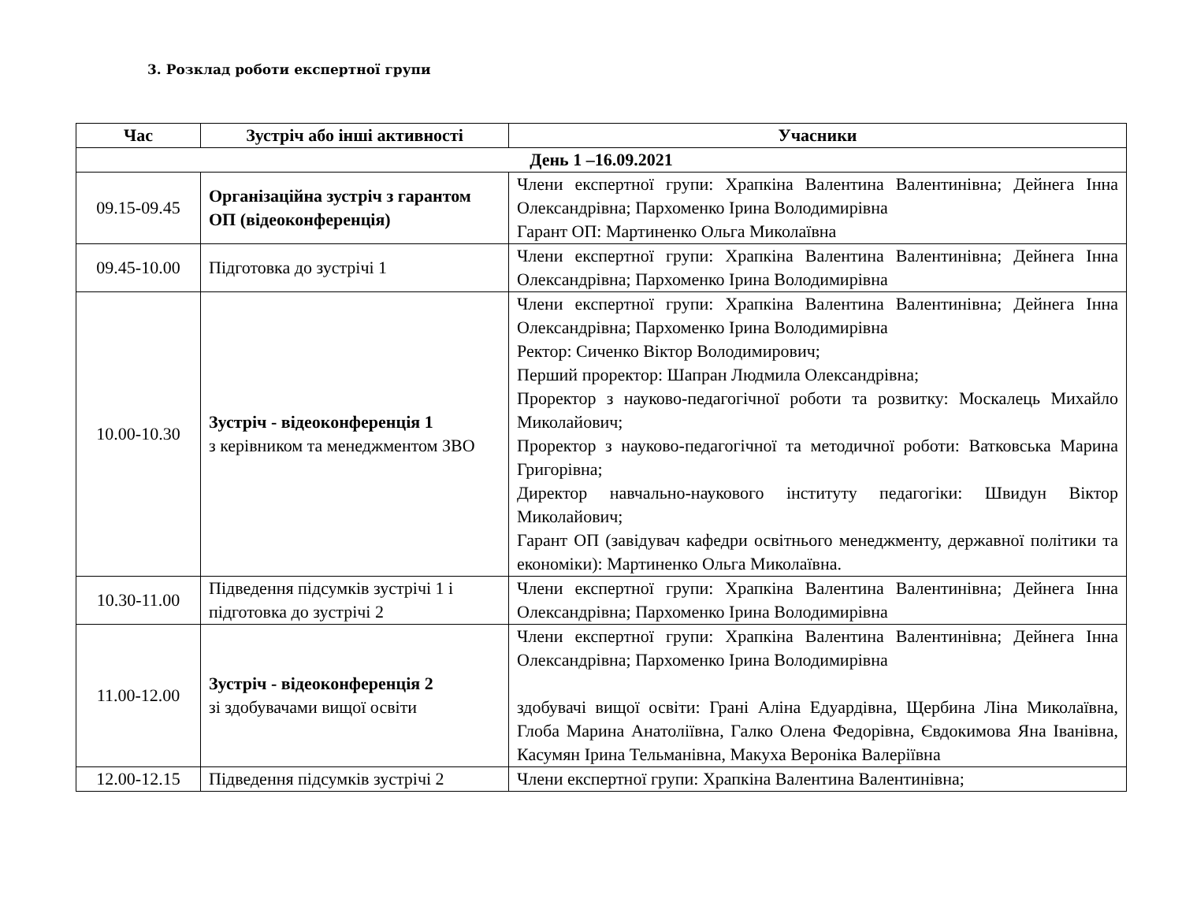3. Розклад роботи експертної групи
| Час | Зустріч або інші активності | Учасники |
| --- | --- | --- |
| День 1 –16.09.2021 | | |
| 09.15-09.45 | Організаційна зустріч з гарантом ОП (відеоконференція) | Члени експертної групи: Храпкіна Валентина Валентинівна; Дейнега Інна Олександрівна; Пархоменко Ірина Володимирівна Гарант ОП: Мартиненко Ольга Миколаївна |
| 09.45-10.00 | Підготовка до зустрічі 1 | Члени експертної групи: Храпкіна Валентина Валентинівна; Дейнега Інна Олександрівна; Пархоменко Ірина Володимирівна |
| 10.00-10.30 | Зустріч - відеоконференція 1 з керівником та менеджментом ЗВО | Члени експертної групи: Храпкіна Валентина Валентинівна; Дейнега Інна Олександрівна; Пархоменко Ірина Володимирівна Ректор: Сиченко Віктор Володимирович; Перший проректор: Шапран Людмила Олександрівна; Проректор з науково-педагогічної роботи та розвитку: Москалець Михайло Миколайович; Проректор з науково-педагогічної та методичної роботи: Ватковська Марина Григорівна; Директор навчально-наукового інституту педагогіки: Швидун Віктор Миколайович; Гарант ОП (завідувач кафедри освітнього менеджменту, державної політики та економіки): Мартиненко Ольга Миколаївна. |
| 10.30-11.00 | Підведення підсумків зустрічі 1 і підготовка до зустрічі 2 | Члени експертної групи: Храпкіна Валентина Валентинівна; Дейнега Інна Олександрівна; Пархоменко Ірина Володимирівна |
| 11.00-12.00 | Зустріч - відеоконференція 2 зі здобувачами вищої освіти | Члени експертної групи: Храпкіна Валентина Валентинівна; Дейнега Інна Олександрівна; Пархоменко Ірина Володимирівна здобувачі вищої освіти: Грані Аліна Едуардівна, Щербина Ліна Миколаївна, Глоба Марина Анатоліївна, Галко Олена Федорівна, Євдокимова Яна Іванівна, Касумян Ірина Тельманівна, Макуха Вероніка Валеріївна |
| 12.00-12.15 | Підведення підсумків зустрічі 2 | Члени експертної групи: Храпкіна Валентина Валентинівна; |